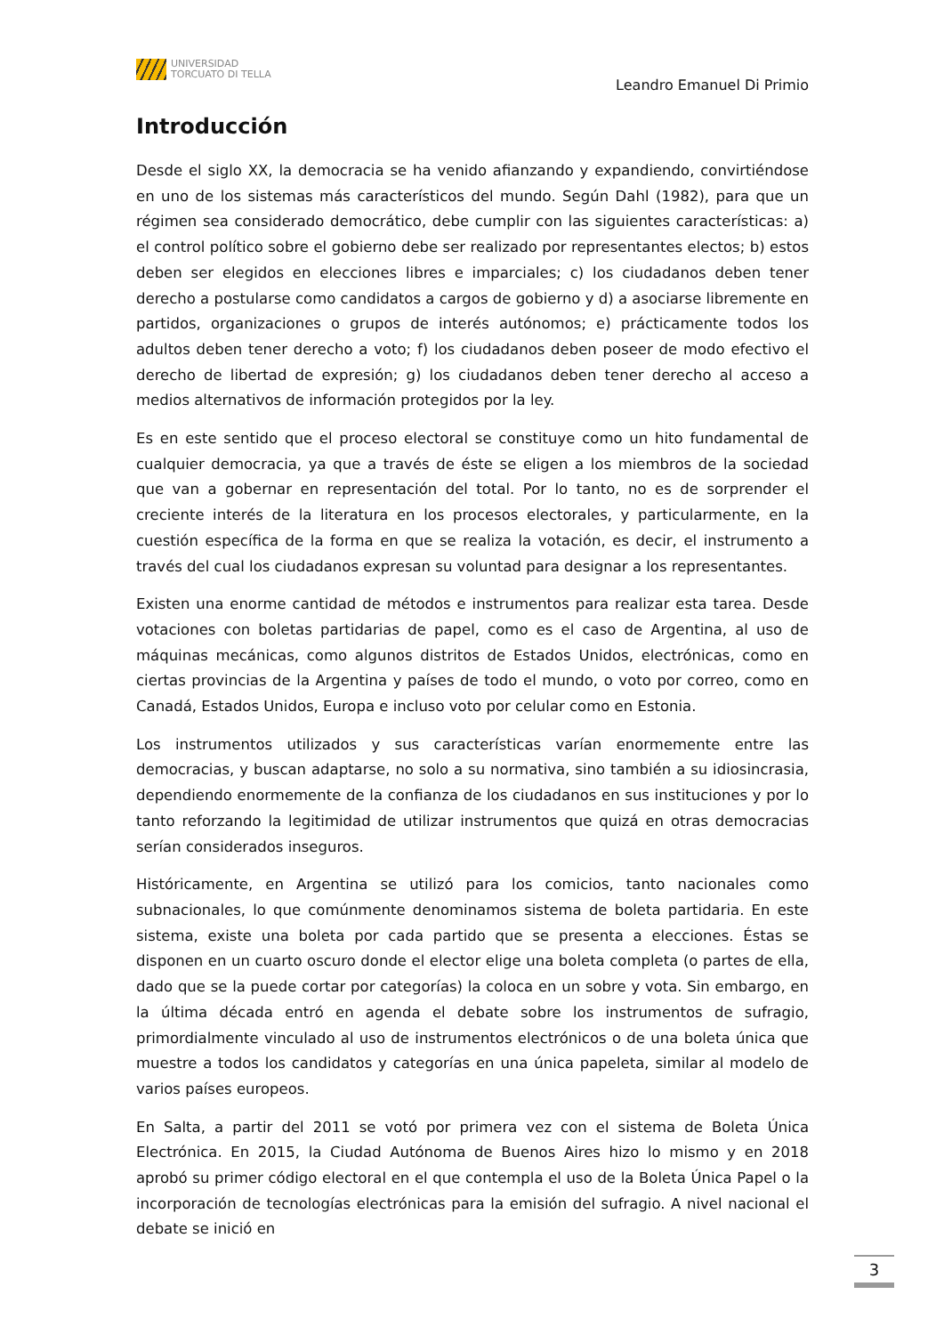UNIVERSIDAD
TORCUATO DI TELLA
Leandro Emanuel Di Primio
Introducción
Desde el siglo XX, la democracia se ha venido afianzando y expandiendo, convirtiéndose en uno de los sistemas más característicos del mundo. Según Dahl (1982), para que un régimen sea considerado democrático, debe cumplir con las siguientes características: a) el control político sobre el gobierno debe ser realizado por representantes electos; b) estos deben ser elegidos en elecciones libres e imparciales; c) los ciudadanos deben tener derecho a postularse como candidatos a cargos de gobierno y d) a asociarse libremente en partidos, organizaciones o grupos de interés autónomos; e) prácticamente todos los adultos deben tener derecho a voto; f) los ciudadanos deben poseer de modo efectivo el derecho de libertad de expresión; g) los ciudadanos deben tener derecho al acceso a medios alternativos de información protegidos por la ley.
Es en este sentido que el proceso electoral se constituye como un hito fundamental de cualquier democracia, ya que a través de éste se eligen a los miembros de la sociedad que van a gobernar en representación del total. Por lo tanto, no es de sorprender el creciente interés de la literatura en los procesos electorales, y particularmente, en la cuestión específica de la forma en que se realiza la votación, es decir, el instrumento a través del cual los ciudadanos expresan su voluntad para designar a los representantes.
Existen una enorme cantidad de métodos e instrumentos para realizar esta tarea. Desde votaciones con boletas partidarias de papel, como es el caso de Argentina, al uso de máquinas mecánicas, como algunos distritos de Estados Unidos, electrónicas, como en ciertas provincias de la Argentina y países de todo el mundo, o voto por correo, como en Canadá, Estados Unidos, Europa e incluso voto por celular como en Estonia.
Los instrumentos utilizados y sus características varían enormemente entre las democracias, y buscan adaptarse, no solo a su normativa, sino también a su idiosincrasia, dependiendo enormemente de la confianza de los ciudadanos en sus instituciones y por lo tanto reforzando la legitimidad de utilizar instrumentos que quizá en otras democracias serían considerados inseguros.
Históricamente, en Argentina se utilizó para los comicios, tanto nacionales como subnacionales, lo que comúnmente denominamos sistema de boleta partidaria. En este sistema, existe una boleta por cada partido que se presenta a elecciones. Éstas se disponen en un cuarto oscuro donde el elector elige una boleta completa (o partes de ella, dado que se la puede cortar por categorías) la coloca en un sobre y vota. Sin embargo, en la última década entró en agenda el debate sobre los instrumentos de sufragio, primordialmente vinculado al uso de instrumentos electrónicos o de una boleta única que muestre a todos los candidatos y categorías en una única papeleta, similar al modelo de varios países europeos.
En Salta, a partir del 2011 se votó por primera vez con el sistema de Boleta Única Electrónica. En 2015, la Ciudad Autónoma de Buenos Aires hizo lo mismo y en 2018 aprobó su primer código electoral en el que contempla el uso de la Boleta Única Papel o la incorporación de tecnologías electrónicas para la emisión del sufragio. A nivel nacional el debate se inició en
3